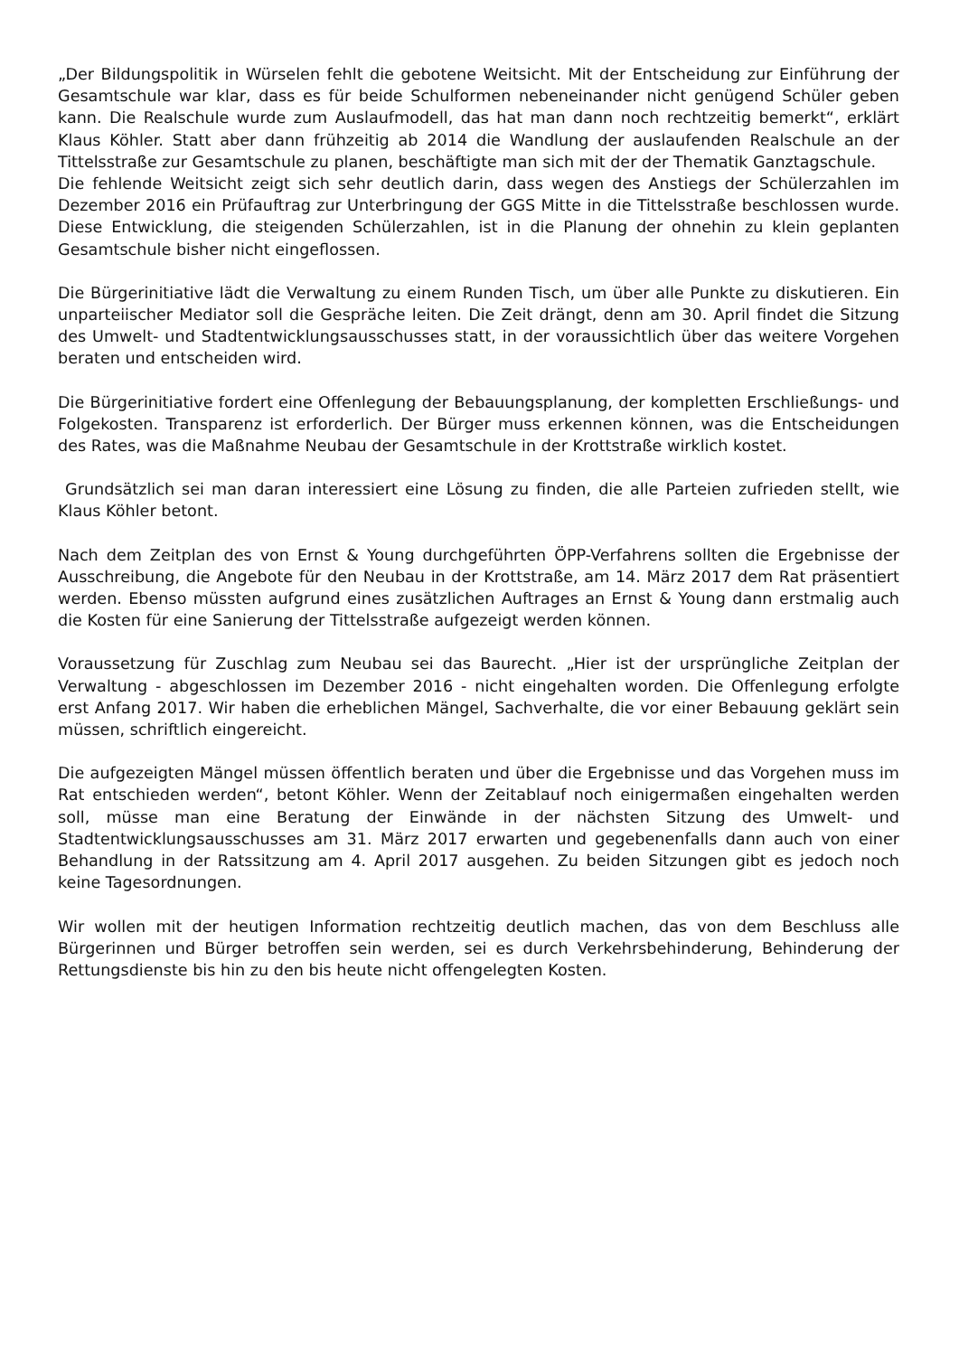„Der Bildungspolitik in Würselen fehlt die gebotene Weitsicht. Mit der Entscheidung zur Einführung der Gesamtschule war klar, dass es für beide Schulformen nebeneinander nicht genügend Schüler geben kann. Die Realschule wurde zum Auslaufmodell, das hat man dann noch rechtzeitig bemerkt“, erklärt Klaus Köhler. Statt aber dann frühzeitig ab 2014 die Wandlung der auslaufenden Realschule an der Tittelsstraße zur Gesamtschule zu planen, beschäftigte man sich mit der der Thematik Ganztagschule.
Die fehlende Weitsicht zeigt sich sehr deutlich darin, dass wegen des Anstiegs der Schülerzahlen im Dezember 2016 ein Prüfauftrag zur Unterbringung der GGS Mitte in die Tittelsstraße beschlossen wurde. Diese Entwicklung, die steigenden Schülerzahlen, ist in die Planung der ohnehin zu klein geplanten Gesamtschule bisher nicht eingeflossen.
Die Bürgerinitiative lädt die Verwaltung zu einem Runden Tisch, um über alle Punkte zu diskutieren. Ein unparteiischer Mediator soll die Gespräche leiten. Die Zeit drängt, denn am 30. April findet die Sitzung des Umwelt- und Stadtentwicklungsausschusses statt, in der voraussichtlich über das weitere Vorgehen beraten und entscheiden wird.
Die Bürgerinitiative fordert eine Offenlegung der Bebauungsplanung, der kompletten Erschließungs- und Folgekosten. Transparenz ist erforderlich. Der Bürger muss erkennen können, was die Entscheidungen des Rates, was die Maßnahme Neubau der Gesamtschule in der Krottstraße wirklich kostet.
Grundsätzlich sei man daran interessiert eine Lösung zu finden, die alle Parteien zufrieden stellt, wie Klaus Köhler betont.
Nach dem Zeitplan des von Ernst & Young durchgeführten ÖPP-Verfahrens sollten die Ergebnisse der Ausschreibung, die Angebote für den Neubau in der Krottstraße, am 14. März 2017 dem Rat präsentiert werden. Ebenso müssten aufgrund eines zusätzlichen Auftrages an Ernst & Young dann erstmalig auch die Kosten für eine Sanierung der Tittelsstraße aufgezeigt werden können.
Voraussetzung für Zuschlag zum Neubau sei das Baurecht. „Hier ist der ursprüngliche Zeitplan der Verwaltung - abgeschlossen im Dezember 2016 - nicht eingehalten worden. Die Offenlegung erfolgte erst Anfang 2017. Wir haben die erheblichen Mängel, Sachverhalte, die vor einer Bebauung geklärt sein müssen, schriftlich eingereicht.
Die aufgezeigten Mängel müssen öffentlich beraten und über die Ergebnisse und das Vorgehen muss im Rat entschieden werden“, betont Köhler. Wenn der Zeitablauf noch einigermaßen eingehalten werden soll, müsse man eine Beratung der Einwände in der nächsten Sitzung des Umwelt- und Stadtentwicklungsausschusses am 31. März 2017 erwarten und gegebenenfalls dann auch von einer Behandlung in der Ratssitzung am 4. April 2017 ausgehen. Zu beiden Sitzungen gibt es jedoch noch keine Tagesordnungen.
Wir wollen mit der heutigen Information rechtzeitig deutlich machen, das von dem Beschluss alle Bürgerinnen und Bürger betroffen sein werden, sei es durch Verkehrsbehinderung, Behinderung der Rettungsdienste bis hin zu den bis heute nicht offengelegten Kosten.